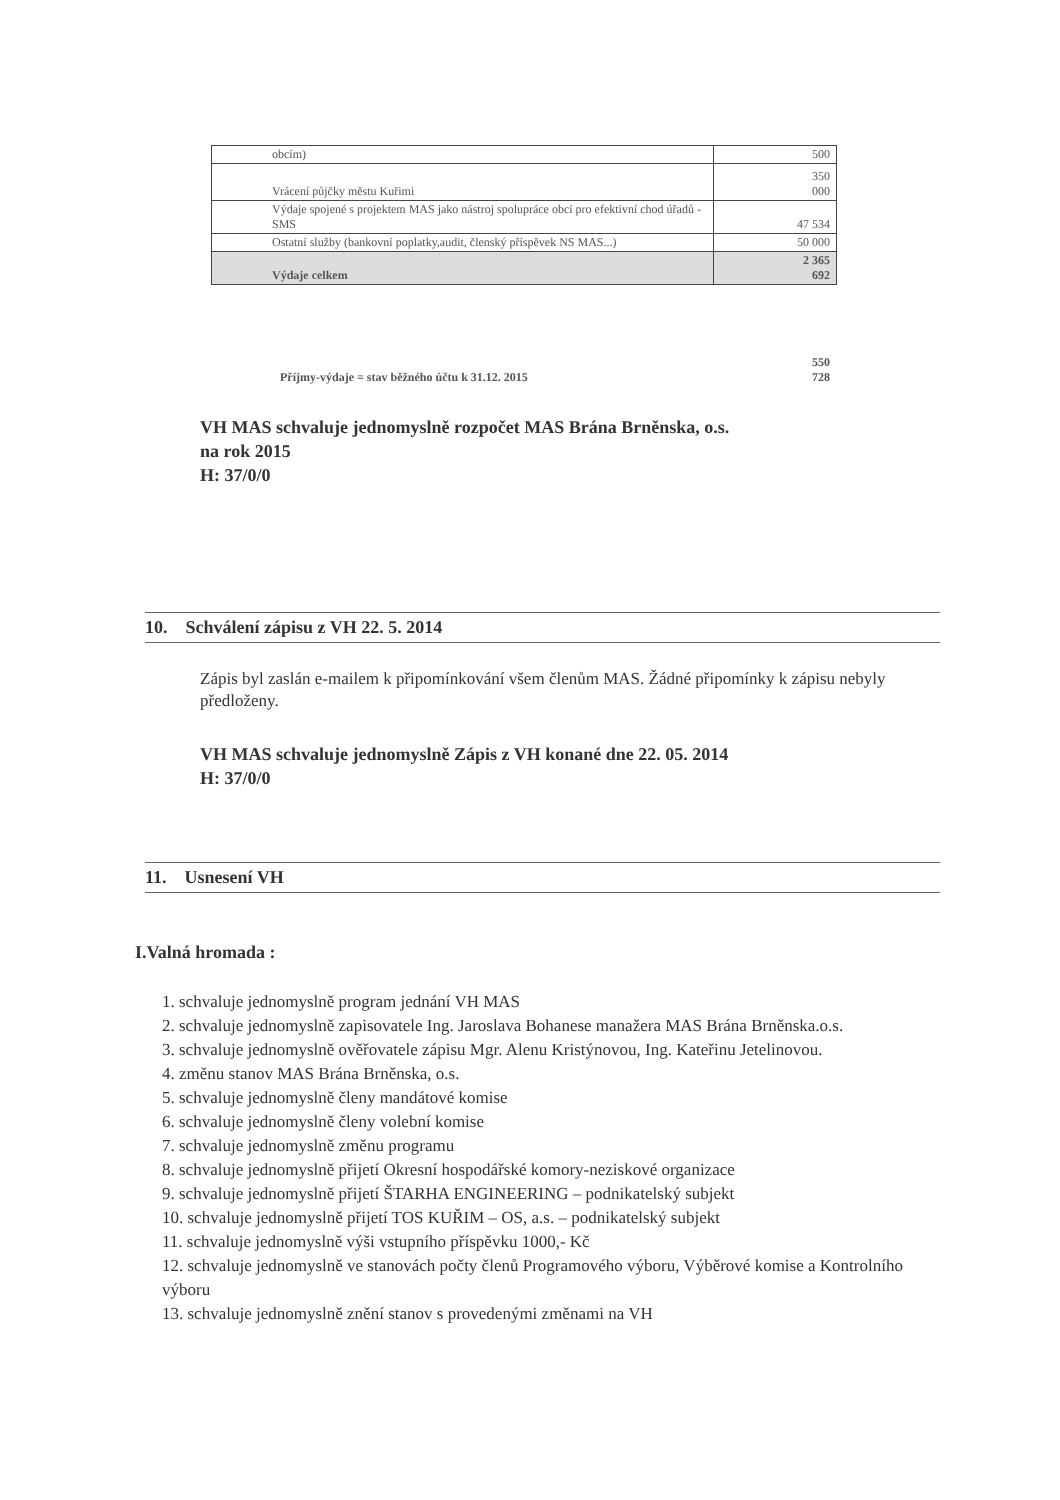| obcím) | 500 |
| Vrácení půjčky městu Kuřimi | 350 000 |
| Výdaje spojené s projektem MAS jako nástroj spolupráce obcí pro efektivní chod úřadů - SMS | 47 534 |
| Ostatní služby (bankovní poplatky,audit, členský příspěvek NS MAS...) | 50 000 |
| Výdaje celkem | 2 365 692 |
Příjmy-výdaje = stav běžného účtu k 31.12. 2015 550
728
VH MAS schvaluje jednomyslně rozpočet MAS Brána Brněnska, o.s.
na rok 2015
H: 37/0/0
10. Schválení zápisu z VH 22. 5. 2014
Zápis byl zaslán e-mailem k připomínkování všem členům MAS. Žádné připomínky k zápisu nebyly předloženy.
VH MAS schvaluje jednomyslně Zápis z VH konané dne 22. 05. 2014
H: 37/0/0
11. Usnesení VH
I.Valná hromada :
1. schvaluje jednomyslně program jednání VH MAS
2. schvaluje jednomyslně zapisovatele Ing. Jaroslava Bohanese manažera MAS Brána Brněnska.o.s.
3. schvaluje jednomyslně ověřovatele zápisu Mgr. Alenu Kristýnovou, Ing. Kateřinu Jetelinovou.
4. změnu stanov MAS Brána Brněnska, o.s.
5. schvaluje jednomyslně členy mandátové komise
6. schvaluje jednomyslně členy volební komise
7. schvaluje jednomyslně změnu programu
8. schvaluje jednomyslně přijetí Okresní hospodářské komory-neziskové organizace
9. schvaluje jednomyslně přijetí ŠTARHA ENGINEERING – podnikatelský subjekt
10. schvaluje jednomyslně přijetí TOS KUŘIM – OS, a.s. – podnikatelský subjekt
11. schvaluje jednomyslně výši vstupního příspěvku 1000,- Kč
12. schvaluje jednomyslně ve stanovách počty členů Programového výboru, Výběrové komise a Kontrolního výboru
13. schvaluje jednomyslně znění stanov s provedenými změnami na VH